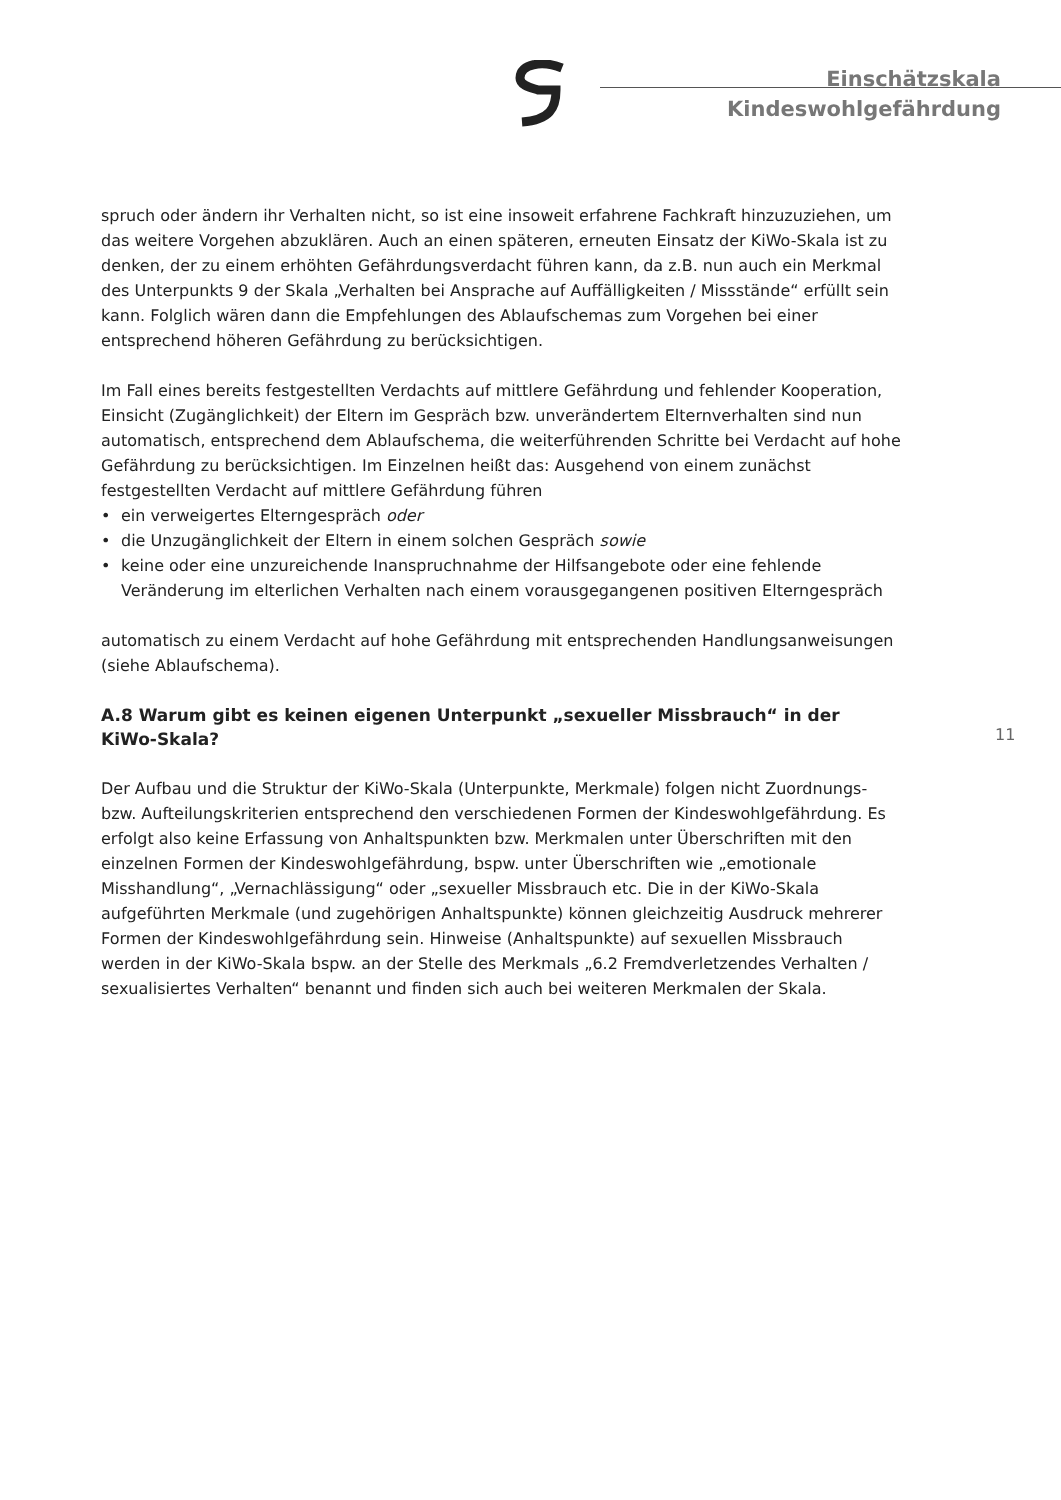Einschätzskala
Kindeswohlgefährdung
spruch oder ändern ihr Verhalten nicht, so ist eine insoweit erfahrene Fachkraft hinzuzuziehen, um das weitere Vorgehen abzuklären. Auch an einen späteren, erneuten Einsatz der KiWo-Skala ist zu denken, der zu einem erhöhten Gefährdungsverdacht führen kann, da z.B. nun auch ein Merkmal des Unterpunkts 9 der Skala „Verhalten bei Ansprache auf Auffälligkeiten / Missstände“ erfüllt sein kann. Folglich wären dann die Empfehlungen des Ablaufschemas zum Vorgehen bei einer entsprechend höheren Gefährdung zu berücksichtigen.
Im Fall eines bereits festgestellten Verdachts auf mittlere Gefährdung und fehlender Kooperation, Einsicht (Zugänglichkeit) der Eltern im Gespräch bzw. unverändertem Elternverhalten sind nun automatisch, entsprechend dem Ablaufschema, die weiterführenden Schritte bei Verdacht auf hohe Gefährdung zu berücksichtigen. Im Einzelnen heißt das: Ausgehend von einem zunächst festgestellten Verdacht auf mittlere Gefährdung führen
• ein verweigertes Elterngespräch oder
• die Unzugänglichkeit der Eltern in einem solchen Gespräch sowie
• keine oder eine unzureichende Inanspruchnahme der Hilfsangebote oder eine fehlende Veränderung im elterlichen Verhalten nach einem vorausgegangenen positiven Elterngespräch
automatisch zu einem Verdacht auf hohe Gefährdung mit entsprechenden Handlungsanweisungen (siehe Ablaufschema).
A.8 Warum gibt es keinen eigenen Unterpunkt „sexueller Missbrauch“ in der KiWo-Skala?
Der Aufbau und die Struktur der KiWo-Skala (Unterpunkte, Merkmale) folgen nicht Zuordnungs- bzw. Aufteilungskriterien entsprechend den verschiedenen Formen der Kindeswohlgefährdung. Es erfolgt also keine Erfassung von Anhaltspunkten bzw. Merkmalen unter Überschriften mit den einzelnen Formen der Kindeswohlgefährdung, bspw. unter Überschriften wie „emotionale Misshandlung“, „Vernachlässigung“ oder „sexueller Missbrauch etc. Die in der KiWo-Skala aufgeführten Merkmale (und zugehörigen Anhaltspunkte) können gleichzeitig Ausdruck mehrerer Formen der Kindeswohlgefährdung sein. Hinweise (Anhaltspunkte) auf sexuellen Missbrauch werden in der KiWo-Skala bspw. an der Stelle des Merkmals „6.2 Fremdverletzendes Verhalten / sexualisiertes Verhalten“ benannt und finden sich auch bei weiteren Merkmalen der Skala.
11